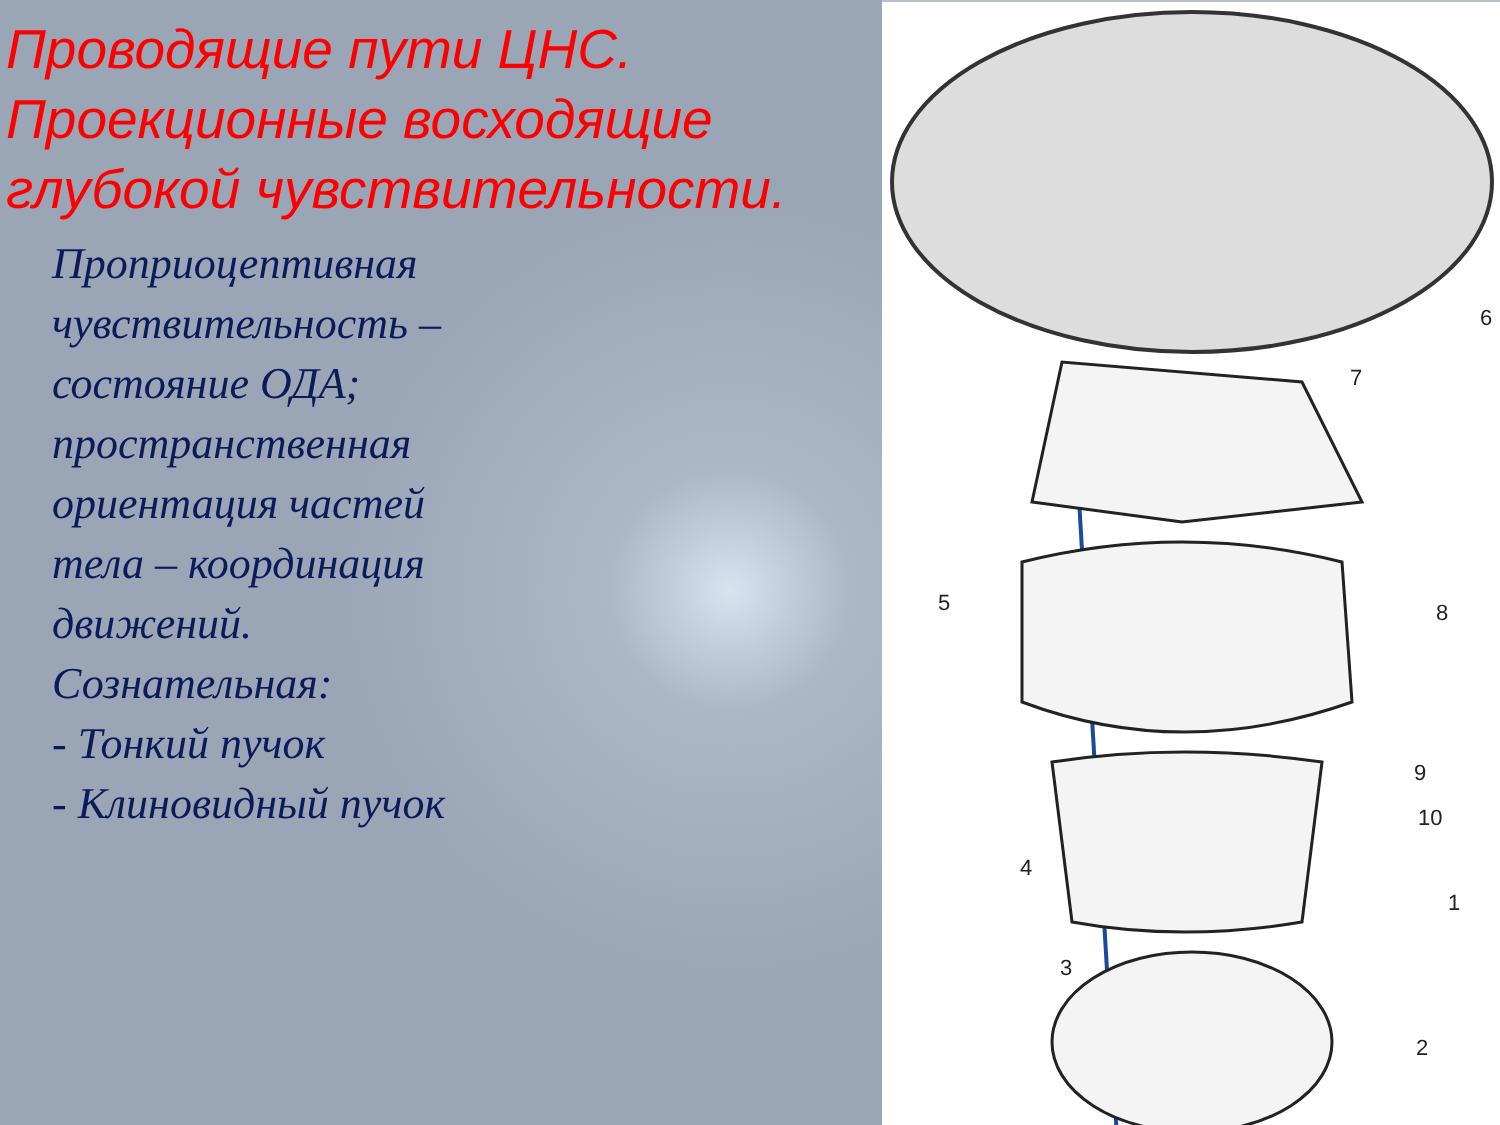Проводящие пути ЦНС. Проекционные восходящие глубокой чувствительности.
Проприоцептивная чувствительность – состояние ОДА; пространственная ориентация частей тела – координация движений.
Сознательная:
- Тонкий пучок
- Клиновидный пучок
6
7
5 8
9
10
4
1
3
2